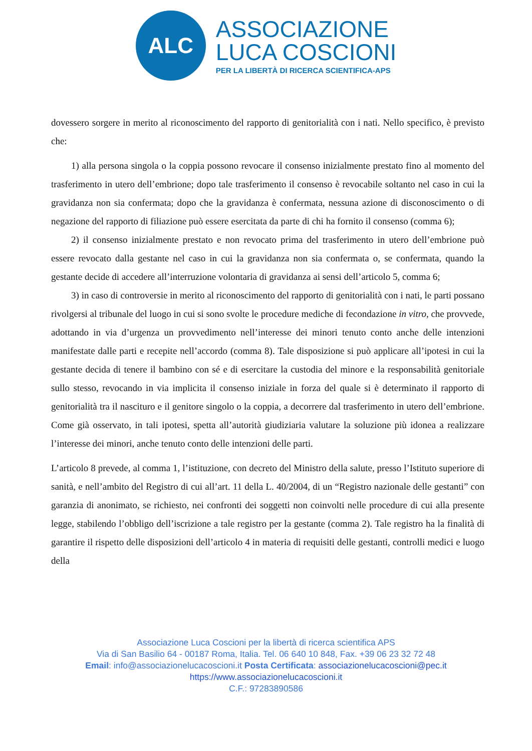ALC
ASSOCIAZIONE
LUCA COSCIONI
PER LA LIBERTÀ DI RICERCA SCIENTIFICA-APS
dovessero sorgere in merito al riconoscimento del rapporto di genitorialità con i nati. Nello specifico, è previsto che:
1) alla persona singola o la coppia possono revocare il consenso inizialmente prestato fino al momento del trasferimento in utero dell’embrione; dopo tale trasferimento il consenso è revocabile soltanto nel caso in cui la gravidanza non sia confermata; dopo che la gravidanza è confermata, nessuna azione di disconoscimento o di negazione del rapporto di filiazione può essere esercitata da parte di chi ha fornito il consenso (comma 6);
2) il consenso inizialmente prestato e non revocato prima del trasferimento in utero dell’embrione può essere revocato dalla gestante nel caso in cui la gravidanza non sia confermata o, se confermata, quando la gestante decide di accedere all’interruzione volontaria di gravidanza ai sensi dell’articolo 5, comma 6;
3) in caso di controversie in merito al riconoscimento del rapporto di genitorialità con i nati, le parti possano rivolgersi al tribunale del luogo in cui si sono svolte le procedure mediche di fecondazione in vitro, che provvede, adottando in via d’urgenza un provvedimento nell’interesse dei minori tenuto conto anche delle intenzioni manifestate dalle parti e recepite nell’accordo (comma 8). Tale disposizione si può applicare all’ipotesi in cui la gestante decida di tenere il bambino con sé e di esercitare la custodia del minore e la responsabilità genitoriale sullo stesso, revocando in via implicita il consenso iniziale in forza del quale si è determinato il rapporto di genitorialità tra il nascituro e il genitore singolo o la coppia, a decorrere dal trasferimento in utero dell’embrione. Come già osservato, in tali ipotesi, spetta all’autorità giudiziaria valutare la soluzione più idonea a realizzare l’interesse dei minori, anche tenuto conto delle intenzioni delle parti.
L’articolo 8 prevede, al comma 1, l’istituzione, con decreto del Ministro della salute, presso l’Istituto superiore di sanità, e nell’ambito del Registro di cui all’art. 11 della L. 40/2004, di un “Registro nazionale delle gestanti” con garanzia di anonimato, se richiesto, nei confronti dei soggetti non coinvolti nelle procedure di cui alla presente legge, stabilendo l’obbligo dell’iscrizione a tale registro per la gestante (comma 2). Tale registro ha la finalità di garantire il rispetto delle disposizioni dell’articolo 4 in materia di requisiti delle gestanti, controlli medici e luogo della
Associazione Luca Coscioni per la libertà di ricerca scientifica APS
Via di San Basilio 64 - 00187 Roma, Italia. Tel. 06 640 10 848, Fax. +39 06 23 32 72 48
Email: info@associazionelucacoscioni.it Posta Certificata: associazionelucacoscioni@pec.it
https://www.associazionelucacoscioni.it
C.F.: 97283890586